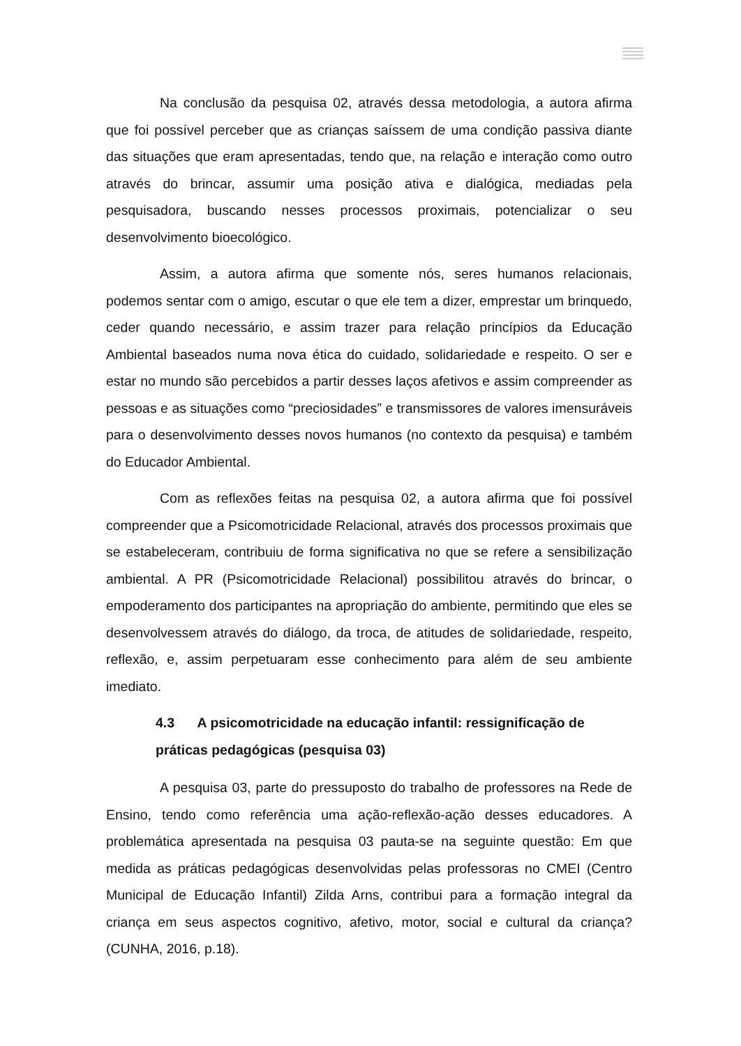Na conclusão da pesquisa 02, através dessa metodologia, a autora afirma que foi possível perceber que as crianças saíssem de uma condição passiva diante das situações que eram apresentadas, tendo que, na relação e interação como outro através do brincar, assumir uma posição ativa e dialógica, mediadas pela pesquisadora, buscando nesses processos proximais, potencializar o seu desenvolvimento bioecológico.
Assim, a autora afirma que somente nós, seres humanos relacionais, podemos sentar com o amigo, escutar o que ele tem a dizer, emprestar um brinquedo, ceder quando necessário, e assim trazer para relação princípios da Educação Ambiental baseados numa nova ética do cuidado, solidariedade e respeito. O ser e estar no mundo são percebidos a partir desses laços afetivos e assim compreender as pessoas e as situações como “preciosidades” e transmissores de valores imensuráveis para o desenvolvimento desses novos humanos (no contexto da pesquisa) e também do Educador Ambiental.
Com as reflexões feitas na pesquisa 02, a autora afirma que foi possível compreender que a Psicomotricidade Relacional, através dos processos proximais que se estabeleceram, contribuiu de forma significativa no que se refere a sensibilização ambiental. A PR (Psicomotricidade Relacional) possibilitou através do brincar, o empoderamento dos participantes na apropriação do ambiente, permitindo que eles se desenvolvessem através do diálogo, da troca, de atitudes de solidariedade, respeito, reflexão, e, assim perpetuaram esse conhecimento para além de seu ambiente imediato.
4.3 A psicomotricidade na educação infantil: ressignificação de práticas pedagógicas (pesquisa 03)
A pesquisa 03, parte do pressuposto do trabalho de professores na Rede de Ensino, tendo como referência uma ação-reflexão-ação desses educadores. A problemática apresentada na pesquisa 03 pauta-se na seguinte questão: Em que medida as práticas pedagógicas desenvolvidas pelas professoras no CMEI (Centro Municipal de Educação Infantil) Zilda Arns, contribui para a formação integral da criança em seus aspectos cognitivo, afetivo, motor, social e cultural da criança? (CUNHA, 2016, p.18).